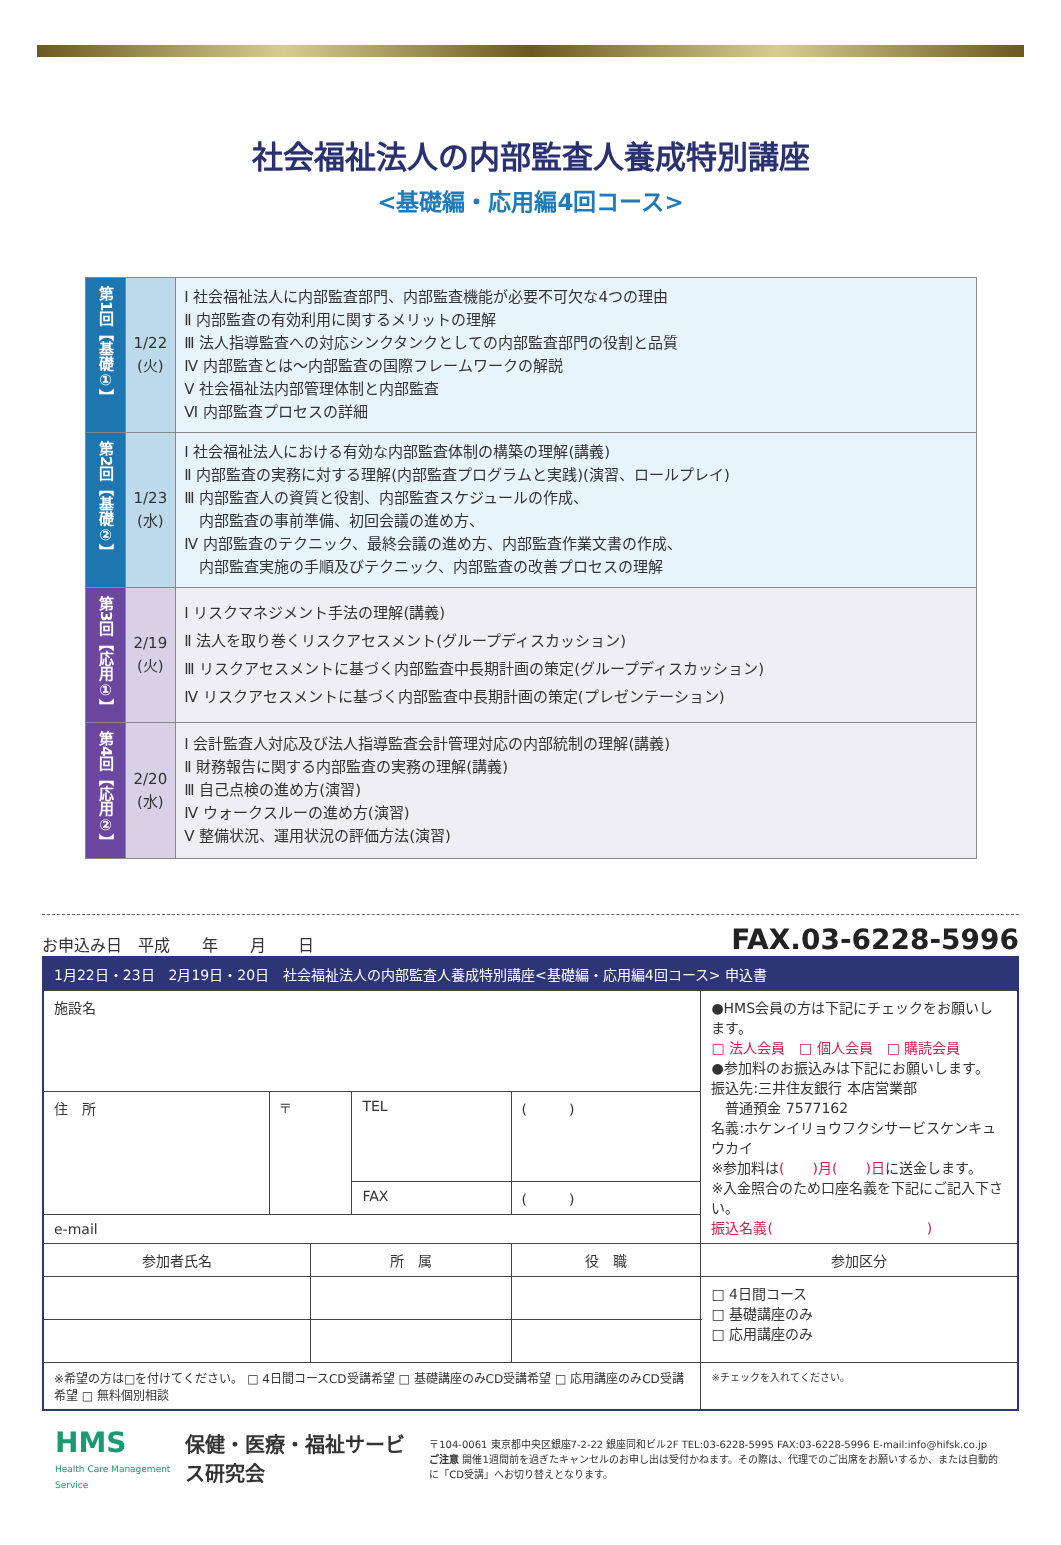社会福祉法人の内部監査人養成特別講座
<基礎編・応用編4回コース>
| 第1回【基礎①】 | 1/22 (火) | Ⅰ 社会福祉法人に内部監査部門、内部監査機能が必要不可欠な4つの理由 Ⅱ 内部監査の有効利用に関するメリットの理解 Ⅲ 法人指導監査への対応シンクタンクとしての内部監査部門の役割と品質 Ⅳ 内部監査とは～内部監査の国際フレームワークの解説 Ⅴ 社会福祉法内部管理体制と内部監査 Ⅵ 内部監査プロセスの詳細 |
| 第2回【基礎②】 | 1/23 (水) | Ⅰ 社会福祉法人における有効な内部監査体制の構築の理解(講義) Ⅱ 内部監査の実務に対する理解(内部監査プログラムと実践)(演習、ロールプレイ) Ⅲ 内部監査人の資質と役割、内部監査スケジュールの作成、 内部監査の事前準備、初回会議の進め方、 Ⅳ 内部監査のテクニック、最終会議の進め方、内部監査作業文書の作成、 内部監査実施の手順及びテクニック、内部監査の改善プロセスの理解 |
| 第3回【応用①】 | 2/19 (火) | Ⅰ リスクマネジメント手法の理解(講義) Ⅱ 法人を取り巻くリスクアセスメント(グループディスカッション) Ⅲ リスクアセスメントに基づく内部監査中長期計画の策定(グループディスカッション) Ⅳ リスクアセスメントに基づく内部監査中長期計画の策定(プレゼンテーション) |
| 第4回【応用②】 | 2/20 (水) | Ⅰ 会計監査人対応及び法人指導監査会計管理対応の内部統制の理解(講義) Ⅱ 財務報告に関する内部監査の実務の理解(講義) Ⅲ 自己点検の進め方(演習) Ⅳ ウォークスルーの進め方(演習) Ⅴ 整備状況、運用状況の評価方法(演習) |
お申込み日　平成　　年　　月　　日 FAX.03-6228-5996
| 1月22日・23日 2月19日・20日 社会福祉法人の内部監査人養成特別講座<基礎編・応用編4回コース> 申込書 | | | | | | |
| 施設名 | | | | | ●HMS会員の方は下記にチェックをお願いします。 □ 法人会員 □ 個人会員 □ 購読会員 ●参加料のお振込みは下記にお願いします。 振込先:三井住友銀行 本店営業部 普通預金 7577162 名義:ホケンイリョウフクシサービスケンキュウカイ ※参加料は ( )月( )日 に送金します。 ※入金照合のため口座名義を下記にご記入下さい。 振込名義( ) | |
| 住 所 | 〒 | | TEL | ( ) | | |
| | | | FAX | ( ) | | |
| e-mail | | | | | | |
| 参加者氏名 | | 所 属 | | 役 職 | | 参加区分 |
| | | | | | | □ 4日間コース □ 基礎講座のみ □ 応用講座のみ |
| ※希望の方は□を付けてください。 □ 4日間コースCD受講希望 □ 基礎講座のみCD受講希望 □ 応用講座のみCD受講希望 □ 無料個別相談 | | | | | | ※チェックを入れてください。 |
HMS
Health Care Management Service
保健・医療・福祉サービス研究会
〒104-0061 東京都中央区銀座7-2-22 銀座同和ビル2F TEL:03-6228-5995 FAX:03-6228-5996 E-mail:info@hifsk.co.jp
ご注意 開催1週間前を過ぎたキャンセルのお申し出は受付かねます。その際は、代理でのご出席をお願いするか、または自動的に「CD受講」へお切り替えとなります。